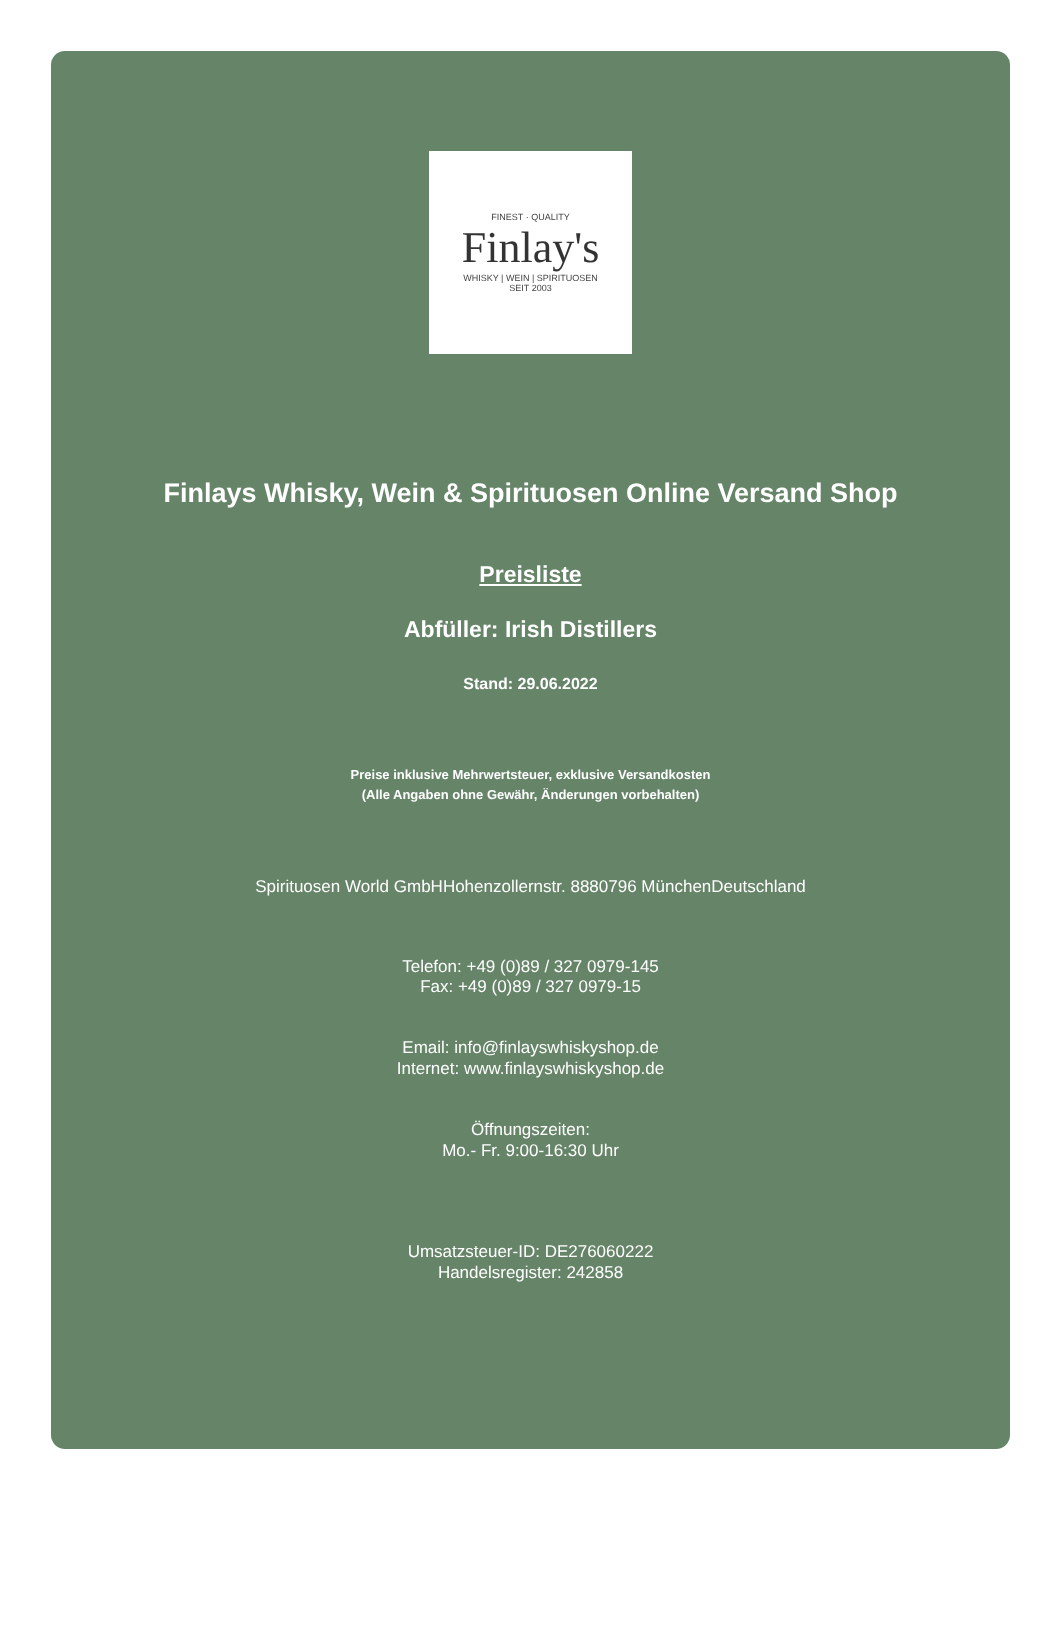FINEST · QUALITY
Finlay's
WHISKY | WEIN | SPIRITUOSEN
SEIT 2003
Finlays Whisky, Wein & Spirituosen Online Versand Shop
Preisliste
Abfüller: Irish Distillers
Stand: 29.06.2022
Preise inklusive Mehrwertsteuer, exklusive Versandkosten
(Alle Angaben ohne Gewähr, Änderungen vorbehalten)
Spirituosen World GmbHHohenzollernstr. 8880796 MünchenDeutschland
Telefon: +49 (0)89 / 327 0979-145
Fax: +49 (0)89 / 327 0979-15
Email: info@finlayswhiskyshop.de
Internet: www.finlayswhiskyshop.de
Öffnungszeiten:
Mo.- Fr. 9:00-16:30 Uhr
Umsatzsteuer-ID: DE276060222
Handelsregister: 242858